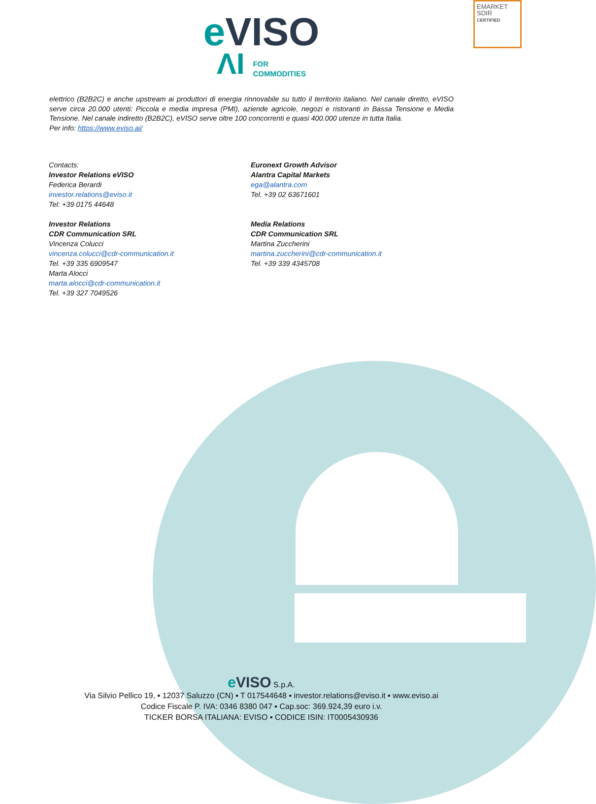EMARKET
SDIR
CERTIFIED
eVISO
ΛI FOR
COMMODITIES
elettrico (B2B2C) e anche upstream ai produttori di energia rinnovabile su tutto il territorio italiano. Nel canale diretto, eVISO serve circa 20.000 utenti: Piccola e media impresa (PMI), aziende agricole, negozi e ristoranti in Bassa Tensione e Media Tensione. Nel canale indiretto (B2B2C), eVISO serve oltre 100 concorrenti e quasi 400.000 utenze in tutta Italia.
Per info: https://www.eviso.ai/
Contacts:
Investor Relations eVISO
Federica Berardi
investor.relations@eviso.it
Tel: +39 0175 44648
Investor Relations
CDR Communication SRL
Vincenza Colucci
vincenza.colucci@cdr-communication.it
Tel. +39 335 6909547
Marta Alocci
marta.alocci@cdr-communication.it
Tel. +39 327 7049526
Euronext Growth Advisor
Alantra Capital Markets
ega@alantra.com
Tel. +39 02 63671601
Media Relations
CDR Communication SRL
Martina Zuccherini
martina.zuccherini@cdr-communication.it
Tel. +39 339 4345708
e VISO S.p.A.
Via Silvio Pellico 19, ▪ 12037 Saluzzo (CN) ▪ T 017544648 ▪ investor.relations@eviso.it ▪ www.eviso.ai
Codice Fiscale P. IVA: 0346 8380 047 ▪ Cap.soc: 369.924,39 euro i.v.
TICKER BORSA ITALIANA: EVISO ▪ CODICE ISIN: IT0005430936